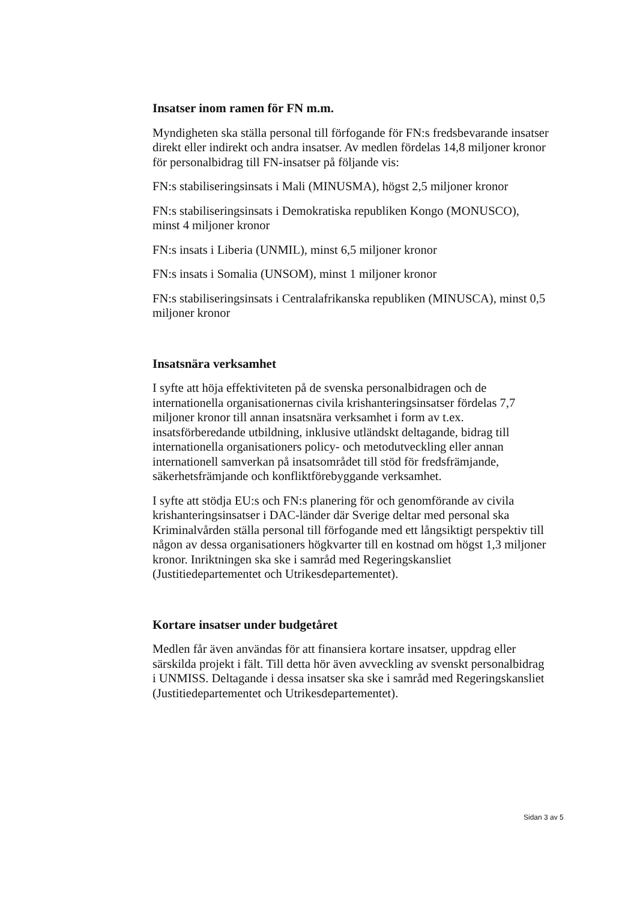Insatser inom ramen för FN m.m.
Myndigheten ska ställa personal till förfogande för FN:s fredsbevarande insatser direkt eller indirekt och andra insatser. Av medlen fördelas 14,8 miljoner kronor för personalbidrag till FN-insatser på följande vis:
FN:s stabiliseringsinsats i Mali (MINUSMA), högst 2,5 miljoner kronor
FN:s stabiliseringsinsats i Demokratiska republiken Kongo (MONUSCO), minst 4 miljoner kronor
FN:s insats i Liberia (UNMIL), minst 6,5 miljoner kronor
FN:s insats i Somalia (UNSOM), minst 1 miljoner kronor
FN:s stabiliseringsinsats i Centralafrikanska republiken (MINUSCA), minst 0,5 miljoner kronor
Insatsnära verksamhet
I syfte att höja effektiviteten på de svenska personalbidragen och de internationella organisationernas civila krishanteringsinsatser fördelas 7,7 miljoner kronor till annan insatsnära verksamhet i form av t.ex. insatsförberedande utbildning, inklusive utländskt deltagande, bidrag till internationella organisationers policy- och metodutveckling eller annan internationell samverkan på insatsområdet till stöd för fredsfrämjande, säkerhetsfrämjande och konfliktförebyggande verksamhet.
I syfte att stödja EU:s och FN:s planering för och genomförande av civila krishanteringsinsatser i DAC-länder där Sverige deltar med personal ska Kriminalvården ställa personal till förfogande med ett långsiktigt perspektiv till någon av dessa organisationers högkvarter till en kostnad om högst 1,3 miljoner kronor. Inriktningen ska ske i samråd med Regeringskansliet (Justitiedepartementet och Utrikesdepartementet).
Kortare insatser under budgetåret
Medlen får även användas för att finansiera kortare insatser, uppdrag eller särskilda projekt i fält. Till detta hör även avveckling av svenskt personalbidrag i UNMISS. Deltagande i dessa insatser ska ske i samråd med Regeringskansliet (Justitiedepartementet och Utrikesdepartementet).
Sidan 3 av 5